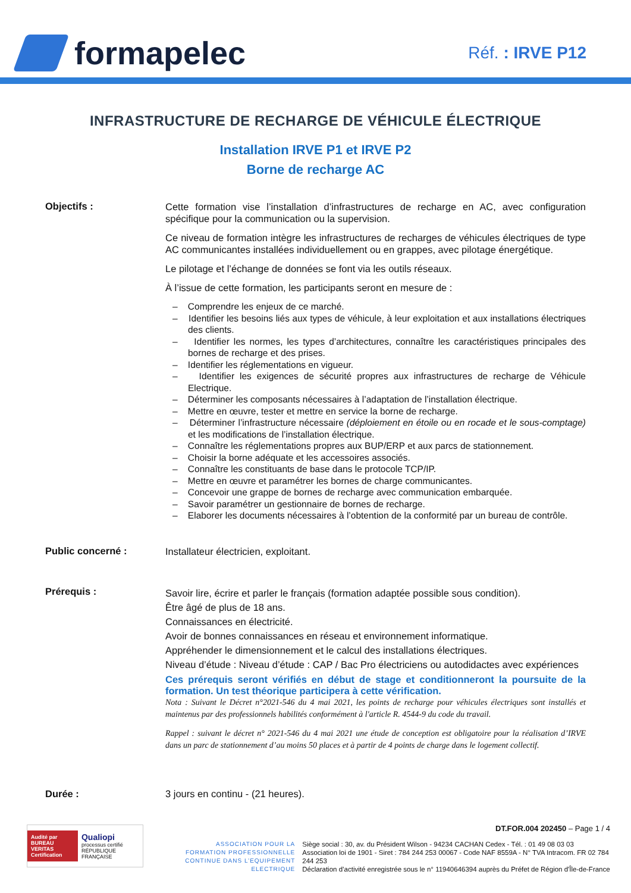formapelec
Réf. : IRVE P12
INFRASTRUCTURE DE RECHARGE DE VÉHICULE ÉLECTRIQUE
Installation IRVE P1 et IRVE P2
Borne de recharge AC
Objectifs :
Cette formation vise l’installation d’infrastructures de recharge en AC, avec configuration spécifique pour la communication ou la supervision.
Ce niveau de formation intègre les infrastructures de recharges de véhicules électriques de type AC communicantes installées individuellement ou en grappes, avec pilotage énergétique.
Le pilotage et l’échange de données se font via les outils réseaux.
À l’issue de cette formation, les participants seront en mesure de :
– Comprendre les enjeux de ce marché.
– Identifier les besoins liés aux types de véhicule, à leur exploitation et aux installations électriques des clients.
– Identifier les normes, les types d’architectures, connaître les caractéristiques principales des bornes de recharge et des prises.
– Identifier les réglementations en vigueur.
– Identifier les exigences de sécurité propres aux infrastructures de recharge de Véhicule Electrique.
– Déterminer les composants nécessaires à l’adaptation de l’installation électrique.
– Mettre en œuvre, tester et mettre en service la borne de recharge.
– Déterminer l’infrastructure nécessaire (déploiement en étoile ou en rocade et le sous-comptage) et les modifications de l’installation électrique.
– Connaître les réglementations propres aux BUP/ERP et aux parcs de stationnement.
– Choisir la borne adéquate et les accessoires associés.
– Connaître les constituants de base dans le protocole TCP/IP.
– Mettre en œuvre et paramétrer les bornes de charge communicantes.
– Concevoir une grappe de bornes de recharge avec communication embarquée.
– Savoir paramétrer un gestionnaire de bornes de recharge.
– Elaborer les documents nécessaires à l’obtention de la conformité par un bureau de contrôle.
Public concerné :
Installateur électricien, exploitant.
Prérequis :
Savoir lire, écrire et parler le français (formation adaptée possible sous condition).
Être âgé de plus de 18 ans.
Connaissances en électricité.
Avoir de bonnes connaissances en réseau et environnement informatique.
Appréhender le dimensionnement et le calcul des installations électriques.
Niveau d’étude : Niveau d’étude : CAP / Bac Pro électriciens ou autodidactes avec expériences
Ces prérequis seront vérifiés en début de stage et conditionneront la poursuite de la formation. Un test théorique participera à cette vérification.
Nota : Suivant le Décret n°2021-546 du 4 mai 2021, les points de recharge pour véhicules électriques sont installés et maintenus par des professionnels habilités conformément à l'article R. 4544-9 du code du travail.
Rappel : suivant le décret n° 2021-546 du 4 mai 2021 une étude de conception est obligatoire pour la réalisation d’IRVE dans un parc de stationnement d’au moins 50 places et à partir de 4 points de charge dans le logement collectif.
Durée : 3 jours en continu - (21 heures).
Audité par
BUREAU VERITAS
Certification
Qualiopi
processus certifié
RÉPUBLIQUE FRANÇAISE
ASSOCIATION POUR LA FORMATION PROFESSIONNELLE CONTINUE DANS L’EQUIPEMENT ELECTRIQUE
DT.FOR.004 202450 – Page 1 / 4
Siège social : 30, av. du Président Wilson - 94234 CACHAN Cedex - Tél. : 01 49 08 03 03
Association loi de 1901 - Siret : 784 244 253 00067 - Code NAF 8559A - N° TVA Intracom. FR 02 784 244 253
Déclaration d’activité enregistrée sous le n° 11940646394 auprès du Préfet de Région d'Île-de-France